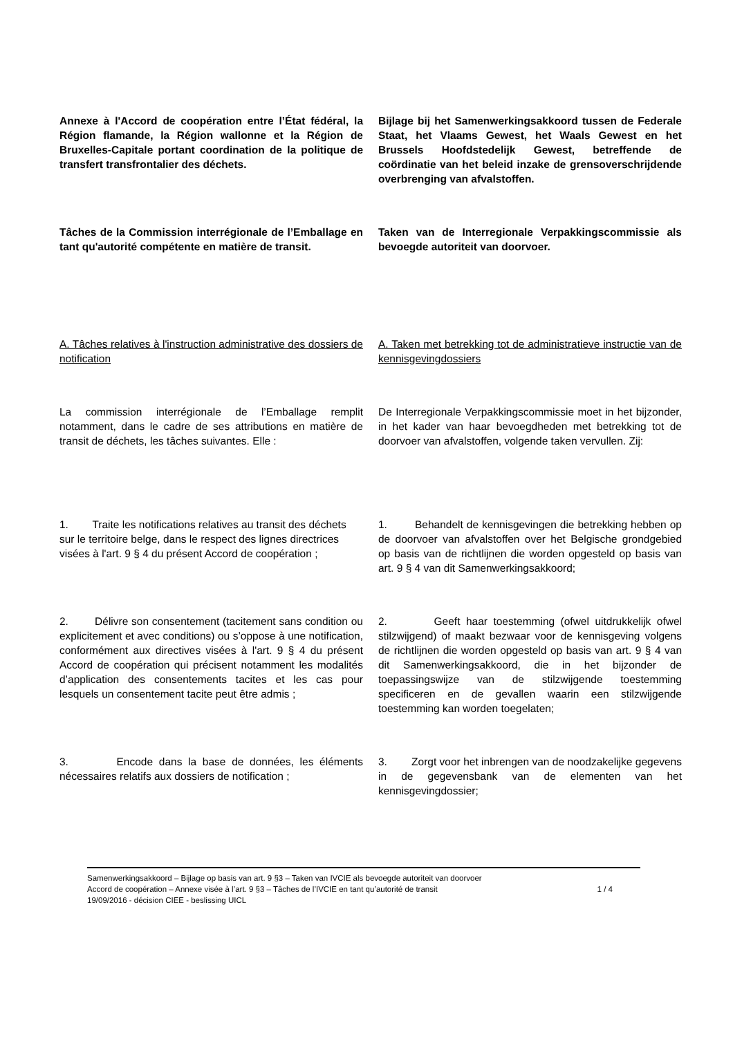Annexe à l'Accord de coopération entre l’État fédéral, la Région flamande, la Région wallonne et la Région de Bruxelles-Capitale portant coordination de la politique de transfert transfrontalier des déchets.
Bijlage bij het Samenwerkingsakkoord tussen de Federale Staat, het Vlaams Gewest, het Waals Gewest en het Brussels Hoofdstedelijk Gewest, betreffende de coördinatie van het beleid inzake de grensoverschrijdende overbrenging van afvalstoffen.
Tâches de la Commission interrégionale de l’Emballage en tant qu'autorité compétente en matière de transit.
Taken van de Interregionale Verpakkingscommissie als bevoegde autoriteit van doorvoer.
A. Tâches relatives à l'instruction administrative des dossiers de notification
A. Taken met betrekking tot de administratieve instructie van de kennisgevingdossiers
La commission interrégionale de l’Emballage remplit notamment, dans le cadre de ses attributions en matière de transit de déchets, les tâches suivantes. Elle :
De Interregionale Verpakkingscommissie moet in het bijzonder, in het kader van haar bevoegdheden met betrekking tot de doorvoer van afvalstoffen, volgende taken vervullen. Zij:
1. Traite les notifications relatives au transit des déchets sur le territoire belge, dans le respect des lignes directrices visées à l'art. 9 § 4 du présent Accord de coopération ;
1. Behandelt de kennisgevingen die betrekking hebben op de doorvoer van afvalstoffen over het Belgische grondgebied op basis van de richtlijnen die worden opgesteld op basis van art. 9 § 4 van dit Samenwerkingsakkoord;
2. Délivre son consentement (tacitement sans condition ou explicitement et avec conditions) ou s’oppose à une notification, conformément aux directives visées à l'art. 9 § 4 du présent Accord de coopération qui précisent notamment les modalités d’application des consentements tacites et les cas pour lesquels un consentement tacite peut être admis ;
2. Geeft haar toestemming (ofwel uitdrukkelijk ofwel stilzwijgend) of maakt bezwaar voor de kennisgeving volgens de richtlijnen die worden opgesteld op basis van art. 9 § 4 van dit Samenwerkingsakkoord, die in het bijzonder de toepassingswijze van de stilzwijgende toestemming specificeren en de gevallen waarin een stilzwijgende toestemming kan worden toegelaten;
3. Encode dans la base de données, les éléments nécessaires relatifs aux dossiers de notification ;
3. Zorgt voor het inbrengen van de noodzakelijke gegevens in de gegevensbank van de elementen van het kennisgevingdossier;
Samenwerkingsakkoord – Bijlage op basis van art. 9 §3 – Taken van IVCIE als bevoegde autoriteit van doorvoer
Accord de coopération – Annexe visée à l’art. 9 §3 – Tâches de l’IVCIE en tant qu’autorité de transit 1 / 4
19/09/2016 - décision CIEE - beslissing UICL